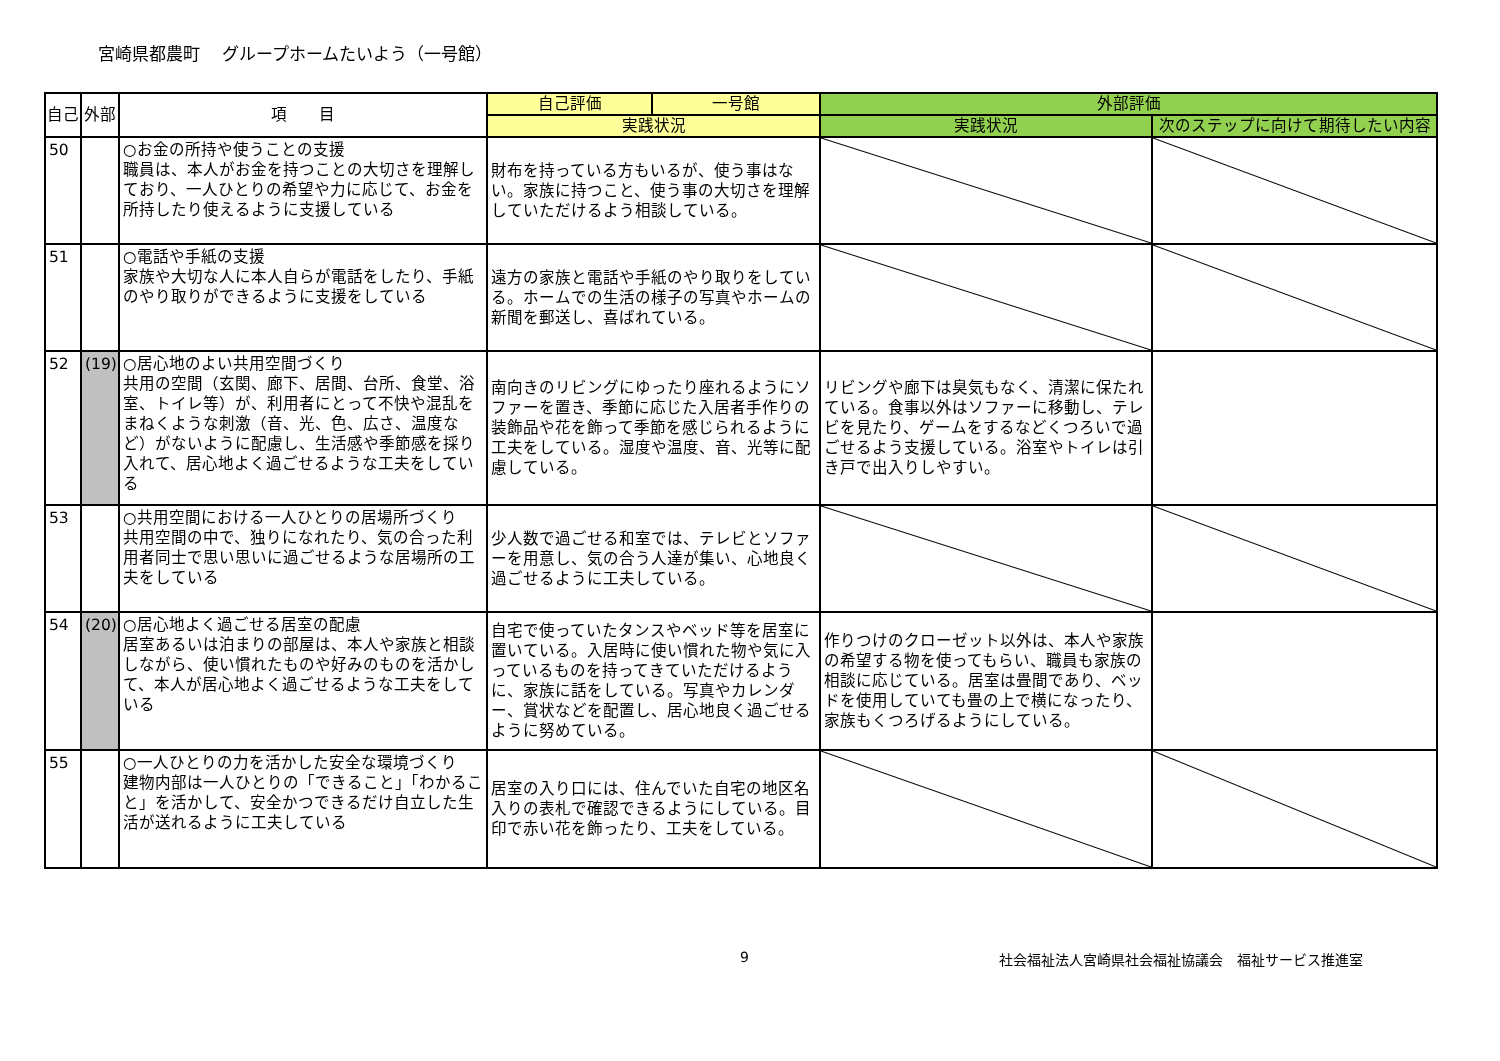宮崎県都農町　 グループホームたいよう（一号館）
| 自己 | 外部 | 項 目 | 自己評価 | 一号館 | 外部評価 | |
| --- | --- | --- | --- | --- | --- | --- |
| | | | 実践状況 | | 実践状況 | 次のステップに向けて期待したい内容 |
| 50 | | ○お金の所持や使うことの支援 職員は、本人がお金を持つことの大切さを理解しており、一人ひとりの希望や力に応じて、お金を所持したり使えるように支援している | 財布を持っている方もいるが、使う事はない。家族に持つこと、使う事の大切さを理解していただけるよう相談している。 | | | |
| 51 | | ○電話や手紙の支援 家族や大切な人に本人自らが電話をしたり、手紙のやり取りができるように支援をしている | 遠方の家族と電話や手紙のやり取りをしている。ホームでの生活の様子の写真やホームの新聞を郵送し、喜ばれている。 | | | |
| 52 | (19) | ○居心地のよい共用空間づくり 共用の空間（玄関、廊下、居間、台所、食堂、浴室、トイレ等）が、利用者にとって不快や混乱をまねくような刺激（音、光、色、広さ、温度など）がないように配慮し、生活感や季節感を採り入れて、居心地よく過ごせるような工夫をしている | 南向きのリビングにゆったり座れるようにソファーを置き、季節に応じた入居者手作りの装飾品や花を飾って季節を感じられるように工夫をしている。湿度や温度、音、光等に配慮している。 | | リビングや廊下は臭気もなく、清潔に保たれている。食事以外はソファーに移動し、テレビを見たり、ゲームをするなどくつろいで過ごせるよう支援している。浴室やトイレは引き戸で出入りしやすい。 | |
| 53 | | ○共用空間における一人ひとりの居場所づくり 共用空間の中で、独りになれたり、気の合った利用者同士で思い思いに過ごせるような居場所の工夫をしている | 少人数で過ごせる和室では、テレビとソファーを用意し、気の合う人達が集い、心地良く過ごせるように工夫している。 | | | |
| 54 | (20) | ○居心地よく過ごせる居室の配慮 居室あるいは泊まりの部屋は、本人や家族と相談しながら、使い慣れたものや好みのものを活かして、本人が居心地よく過ごせるような工夫をしている | 自宅で使っていたタンスやベッド等を居室に置いている。入居時に使い慣れた物や気に入っているものを持ってきていただけるように、家族に話をしている。写真やカレンダー、賞状などを配置し、居心地良く過ごせるように努めている。 | | 作りつけのクローゼット以外は、本人や家族の希望する物を使ってもらい、職員も家族の相談に応じている。居室は畳間であり、ベッドを使用していても畳の上で横になったり、家族もくつろげるようにしている。 | |
| 55 | | ○一人ひとりの力を活かした安全な環境づくり 建物内部は一人ひとりの「できること」「わかること」を活かして、安全かつできるだけ自立した生活が送れるように工夫している | 居室の入り口には、住んでいた自宅の地区名入りの表札で確認できるようにしている。目印で赤い花を飾ったり、工夫をしている。 | | | |
9 社会福祉法人宮崎県社会福祉協議会　福祉サービス推進室